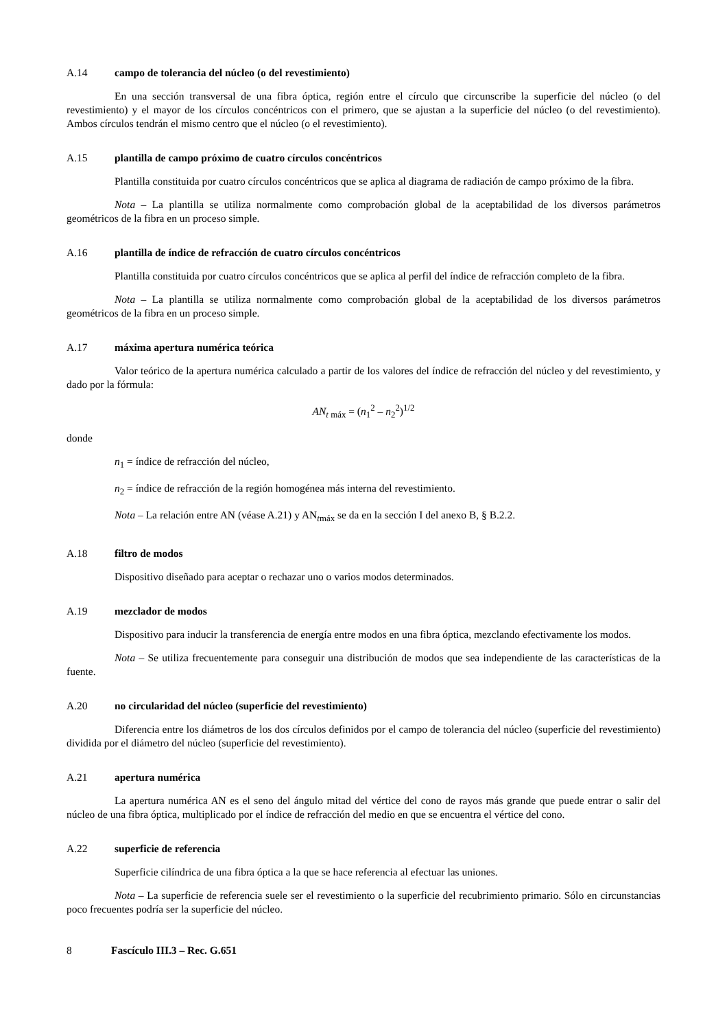A.14 campo de tolerancia del núcleo (o del revestimiento)
En una sección transversal de una fibra óptica, región entre el círculo que circunscribe la superficie del núcleo (o del revestimiento) y el mayor de los círculos concéntricos con el primero, que se ajustan a la superficie del núcleo (o del revestimiento). Ambos círculos tendrán el mismo centro que el núcleo (o el revestimiento).
A.15 plantilla de campo próximo de cuatro círculos concéntricos
Plantilla constituida por cuatro círculos concéntricos que se aplica al diagrama de radiación de campo próximo de la fibra.
Nota – La plantilla se utiliza normalmente como comprobación global de la aceptabilidad de los diversos parámetros geométricos de la fibra en un proceso simple.
A.16 plantilla de índice de refracción de cuatro círculos concéntricos
Plantilla constituida por cuatro círculos concéntricos que se aplica al perfil del índice de refracción completo de la fibra.
Nota – La plantilla se utiliza normalmente como comprobación global de la aceptabilidad de los diversos parámetros geométricos de la fibra en un proceso simple.
A.17 máxima apertura numérica teórica
Valor teórico de la apertura numérica calculado a partir de los valores del índice de refracción del núcleo y del revestimiento, y dado por la fórmula:
AN<sub>t máx</sub> = (n<sub>1</sub><sup>2</sup> – n<sub>2</sub><sup>2</sup>)<sup>1/2</sup>
donde
n<sub>1</sub> = índice de refracción del núcleo,
n<sub>2</sub> = índice de refracción de la región homogénea más interna del revestimiento.
Nota – La relación entre AN (véase A.21) y AN<sub>tmáx</sub> se da en la sección I del anexo B, § B.2.2.
A.18 filtro de modos
Dispositivo diseñado para aceptar o rechazar uno o varios modos determinados.
A.19 mezclador de modos
Dispositivo para inducir la transferencia de energía entre modos en una fibra óptica, mezclando efectivamente los modos.
Nota – Se utiliza frecuentemente para conseguir una distribución de modos que sea independiente de las características de la fuente.
A.20 no circularidad del núcleo (superficie del revestimiento)
Diferencia entre los diámetros de los dos círculos definidos por el campo de tolerancia del núcleo (superficie del revestimiento) dividida por el diámetro del núcleo (superficie del revestimiento).
A.21 apertura numérica
La apertura numérica AN es el seno del ángulo mitad del vértice del cono de rayos más grande que puede entrar o salir del núcleo de una fibra óptica, multiplicado por el índice de refracción del medio en que se encuentra el vértice del cono.
A.22 superficie de referencia
Superficie cilíndrica de una fibra óptica a la que se hace referencia al efectuar las uniones.
Nota – La superficie de referencia suele ser el revestimiento o la superficie del recubrimiento primario. Sólo en circunstancias poco frecuentes podría ser la superficie del núcleo.
8 Fascículo III.3 – Rec. G.651